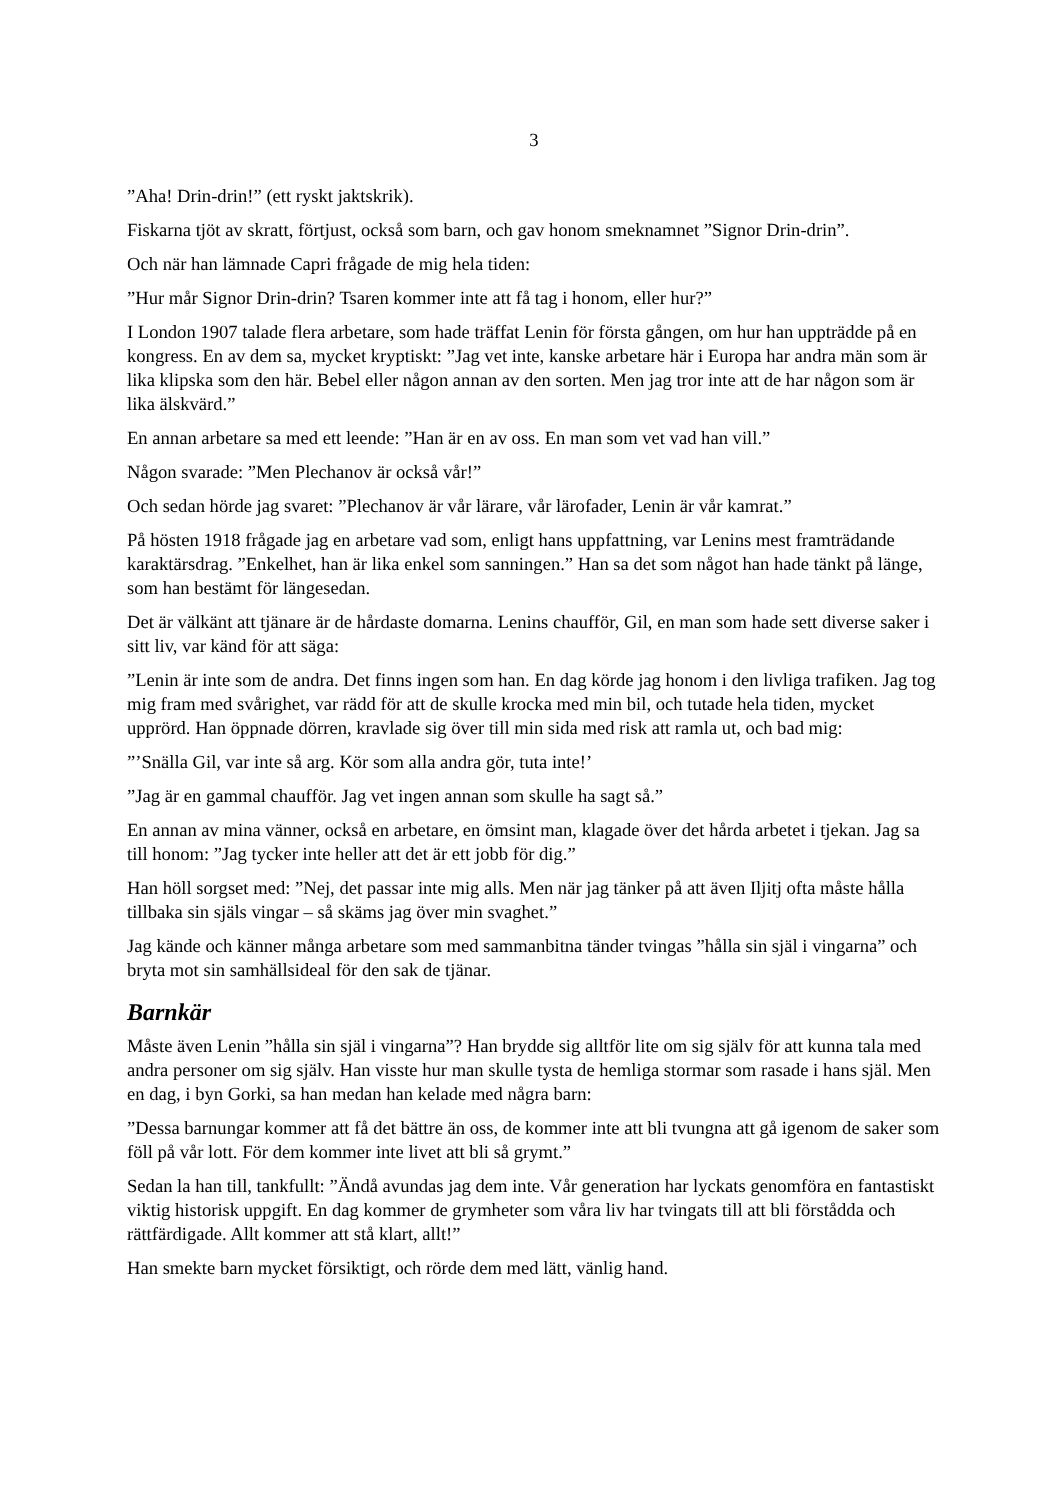3
”Aha! Drin-drin!” (ett ryskt jaktskrik).
Fiskarna tjöt av skratt, förtjust, också som barn, och gav honom smeknamnet ”Signor Drin-drin”.
Och när han lämnade Capri frågade de mig hela tiden:
”Hur mår Signor Drin-drin? Tsaren kommer inte att få tag i honom, eller hur?”
I London 1907 talade flera arbetare, som hade träffat Lenin för första gången, om hur han uppträdde på en kongress. En av dem sa, mycket kryptiskt: ”Jag vet inte, kanske arbetare här i Europa har andra män som är lika klipska som den här. Bebel eller någon annan av den sorten. Men jag tror inte att de har någon som är lika älskvärd.”
En annan arbetare sa med ett leende: ”Han är en av oss. En man som vet vad han vill.”
Någon svarade: ”Men Plechanov är också vår!”
Och sedan hörde jag svaret: ”Plechanov är vår lärare, vår lärofader, Lenin är vår kamrat.”
På hösten 1918 frågade jag en arbetare vad som, enligt hans uppfattning, var Lenins mest framträdande karaktärsdrag. ”Enkelhet, han är lika enkel som sanningen.” Han sa det som något han hade tänkt på länge, som han bestämt för längesedan.
Det är välkänt att tjänare är de hårdaste domarna. Lenins chaufför, Gil, en man som hade sett diverse saker i sitt liv, var känd för att säga:
”Lenin är inte som de andra. Det finns ingen som han. En dag körde jag honom i den livliga trafiken. Jag tog mig fram med svårighet, var rädd för att de skulle krocka med min bil, och tutade hela tiden, mycket upprörd. Han öppnade dörren, kravlade sig över till min sida med risk att ramla ut, och bad mig:
”’Snälla Gil, var inte så arg. Kör som alla andra gör, tuta inte!’
”Jag är en gammal chaufför. Jag vet ingen annan som skulle ha sagt så.”
En annan av mina vänner, också en arbetare, en ömsint man, klagade över det hårda arbetet i tjekan. Jag sa till honom: ”Jag tycker inte heller att det är ett jobb för dig.”
Han höll sorgset med: ”Nej, det passar inte mig alls. Men när jag tänker på att även Iljitj ofta måste hålla tillbaka sin själs vingar – så skäms jag över min svaghet.”
Jag kände och känner många arbetare som med sammanbitna tänder tvingas ”hålla sin själ i vingarna” och bryta mot sin samhällsideal för den sak de tjänar.
Barnkär
Måste även Lenin ”hålla sin själ i vingarna”? Han brydde sig alltför lite om sig själv för att kunna tala med andra personer om sig själv. Han visste hur man skulle tysta de hemliga stormar som rasade i hans själ. Men en dag, i byn Gorki, sa han medan han kelade med några barn:
”Dessa barnungar kommer att få det bättre än oss, de kommer inte att bli tvungna att gå igenom de saker som föll på vår lott. För dem kommer inte livet att bli så grymt.”
Sedan la han till, tankfullt: ”Ändå avundas jag dem inte. Vår generation har lyckats genomföra en fantastiskt viktig historisk uppgift. En dag kommer de grymheter som våra liv har tvingats till att bli förstådda och rättfärdigade. Allt kommer att stå klart, allt!”
Han smekte barn mycket försiktigt, och rörde dem med lätt, vänlig hand.